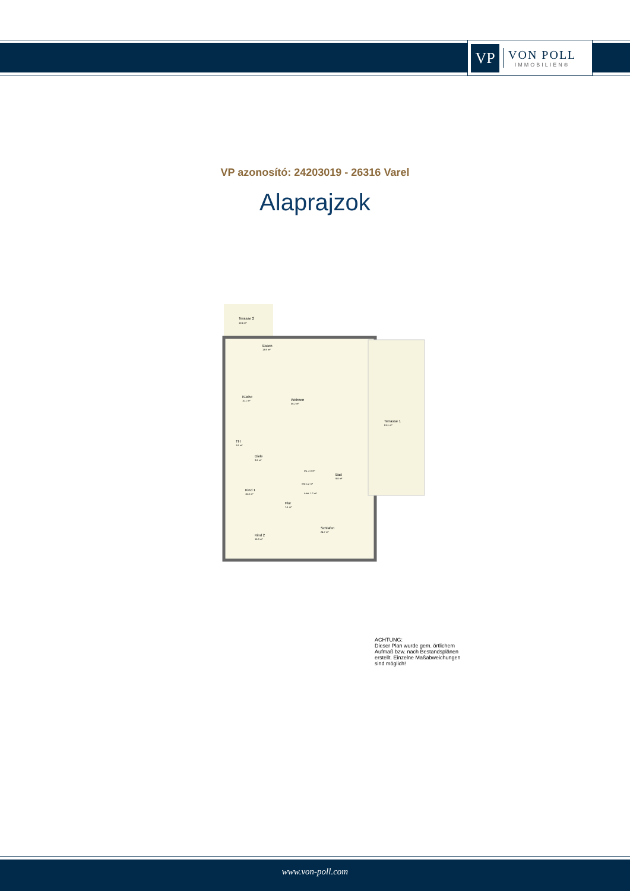VP
VON POLL
IMMOBILIEN®
VP azonosító: 24203019 - 26316 Varel
Alaprajzok
Terasse 2
10.4 m²
Essen
13.9 m²
Küche
10.1 m²
Wohnen
56.2 m²
Terrasse 1
61.1 m²
TH
1.6 m²
Diele
8.6 m²
Du. 2.0 m²
Bad
9.8 m²
WC 1.2 m²
Abst. 1.2 m²
Kind 1
15.3 m²
Flur
7.1 m²
Schlafen
24.7 m²
Kind 2
16.9 m²
ACHTUNG:
Dieser Plan wurde gem. örtlichem
Aufmaß bzw. nach Bestandsplänen
erstellt. Einzelne Maßabweichungen
sind möglich!
www.von-poll.com